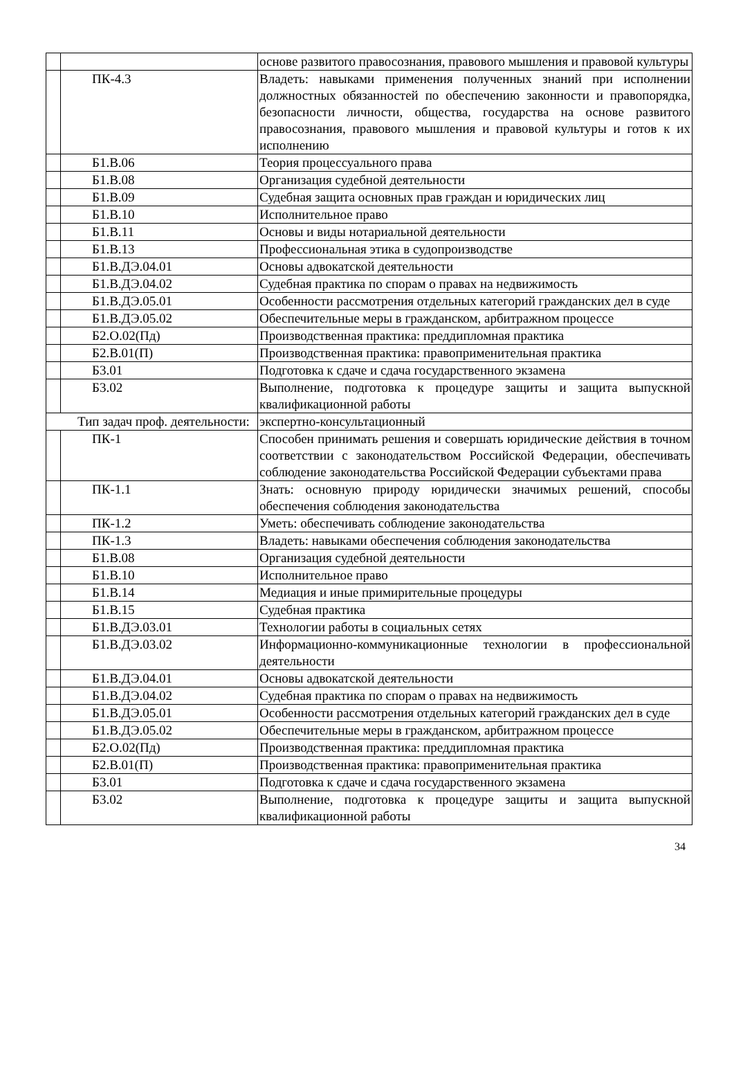| | | основе развитого правосознания, правового мышления и правовой культуры |
| | ПК-4.3 | Владеть: навыками применения полученных знаний при исполнении должностных обязанностей по обеспечению законности и правопорядка, безопасности личности, общества, государства на основе развитого правосознания, правового мышления и правовой культуры и готов к их исполнению |
| | Б1.В.06 | Теория процессуального права |
| | Б1.В.08 | Организация судебной деятельности |
| | Б1.В.09 | Судебная защита основных прав граждан и юридических лиц |
| | Б1.В.10 | Исполнительное право |
| | Б1.В.11 | Основы и виды нотариальной деятельности |
| | Б1.В.13 | Профессиональная этика в судопроизводстве |
| | Б1.В.ДЭ.04.01 | Основы адвокатской деятельности |
| | Б1.В.ДЭ.04.02 | Судебная практика по спорам о правах на недвижимость |
| | Б1.В.ДЭ.05.01 | Особенности рассмотрения отдельных категорий гражданских дел в суде |
| | Б1.В.ДЭ.05.02 | Обеспечительные меры в гражданском, арбитражном процессе |
| | Б2.О.02(Пд) | Производственная практика: преддипломная практика |
| | Б2.В.01(П) | Производственная практика: правоприменительная практика |
| | Б3.01 | Подготовка к сдаче и сдача государственного экзамена |
| | Б3.02 | Выполнение, подготовка к процедуре защиты и защита выпускной квалификационной работы |
| Тип задач проф. деятельности: | | экспертно-консультационный |
| | ПК-1 | Способен принимать решения и совершать юридические действия в точном соответствии с законодательством Российской Федерации, обеспечивать соблюдение законодательства Российской Федерации субъектами права |
| | ПК-1.1 | Знать: основную природу юридически значимых решений, способы обеспечения соблюдения законодательства |
| | ПК-1.2 | Уметь: обеспечивать соблюдение законодательства |
| | ПК-1.3 | Владеть: навыками обеспечения соблюдения законодательства |
| | Б1.В.08 | Организация судебной деятельности |
| | Б1.В.10 | Исполнительное право |
| | Б1.В.14 | Медиация и иные примирительные процедуры |
| | Б1.В.15 | Судебная практика |
| | Б1.В.ДЭ.03.01 | Технологии работы в социальных сетях |
| | Б1.В.ДЭ.03.02 | Информационно-коммуникационные технологии в профессиональной деятельности |
| | Б1.В.ДЭ.04.01 | Основы адвокатской деятельности |
| | Б1.В.ДЭ.04.02 | Судебная практика по спорам о правах на недвижимость |
| | Б1.В.ДЭ.05.01 | Особенности рассмотрения отдельных категорий гражданских дел в суде |
| | Б1.В.ДЭ.05.02 | Обеспечительные меры в гражданском, арбитражном процессе |
| | Б2.О.02(Пд) | Производственная практика: преддипломная практика |
| | Б2.В.01(П) | Производственная практика: правоприменительная практика |
| | Б3.01 | Подготовка к сдаче и сдача государственного экзамена |
| | Б3.02 | Выполнение, подготовка к процедуре защиты и защита выпускной квалификационной работы |
34